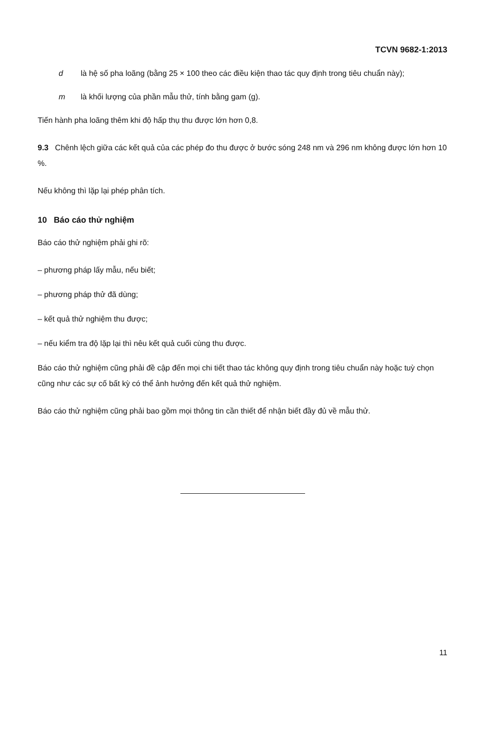TCVN 9682-1:2013
d là hệ số pha loãng (bằng 25 × 100 theo các điều kiện thao tác quy định trong tiêu chuẩn này);
m là khối lượng của phần mẫu thử, tính bằng gam (g).
Tiến hành pha loãng thêm khi độ hấp thụ thu được lớn hơn 0,8.
9.3 Chênh lệch giữa các kết quả của các phép đo thu được ở bước sóng 248 nm và 296 nm không được lớn hơn 10 %.
Nếu không thì lặp lại phép phân tích.
10 Báo cáo thử nghiệm
Báo cáo thử nghiệm phải ghi rõ:
– phương pháp lấy mẫu, nếu biết;
– phương pháp thử đã dùng;
– kết quả thử nghiệm thu được;
– nếu kiểm tra độ lặp lại thì nêu kết quả cuối cùng thu được.
Báo cáo thử nghiệm cũng phải đề cập đến mọi chi tiết thao tác không quy định trong tiêu chuẩn này hoặc tuỳ chọn cũng như các sự cố bất kỳ có thể ảnh hưởng đến kết quả thử nghiệm.
Báo cáo thử nghiệm cũng phải bao gồm mọi thông tin cần thiết để nhận biết đầy đủ về mẫu thử.
11